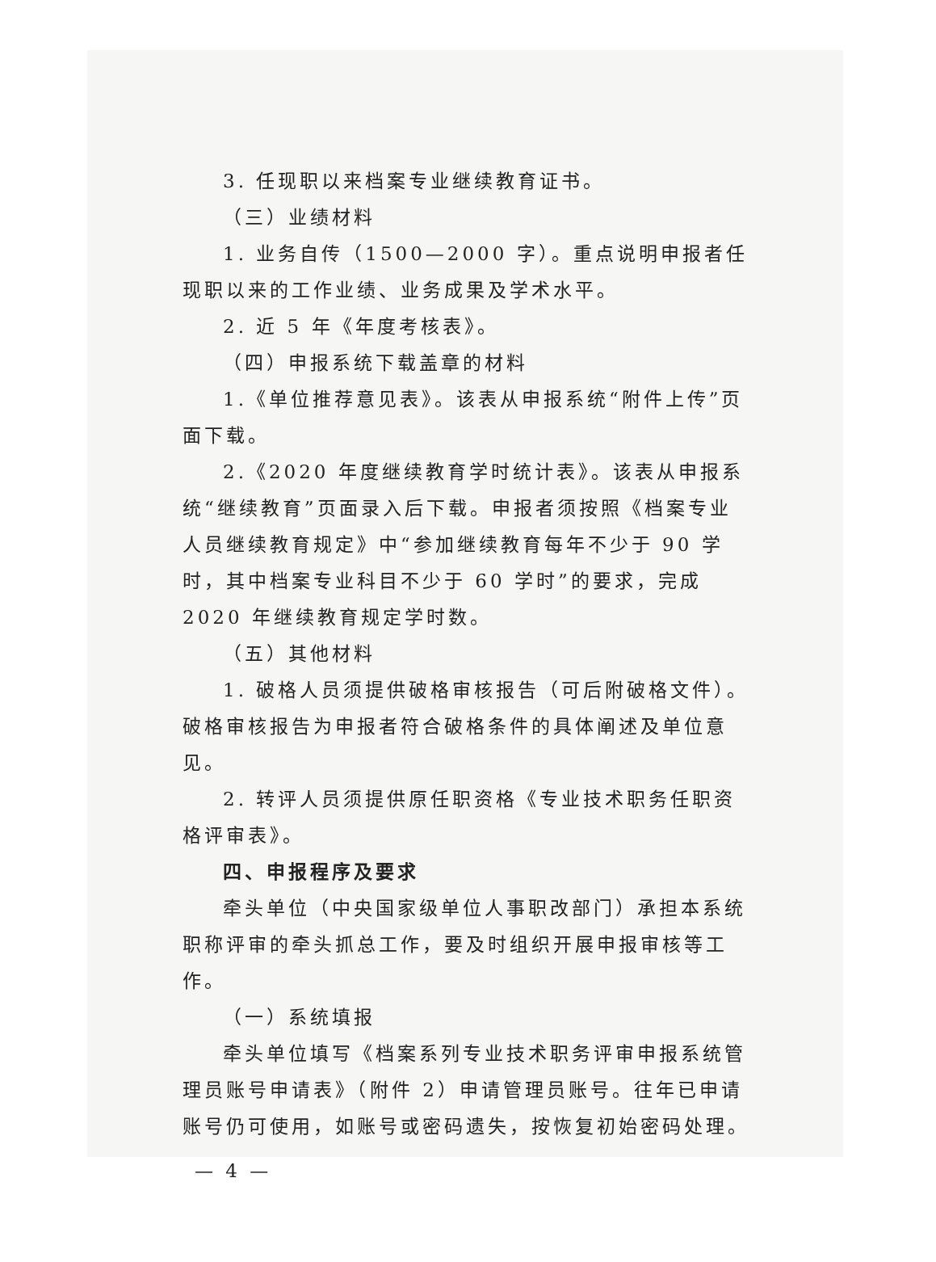3. 任现职以来档案专业继续教育证书。
（三）业绩材料
1. 业务自传（1500—2000 字）。重点说明申报者任现职以来的工作业绩、业务成果及学术水平。
2. 近 5 年《年度考核表》。
（四）申报系统下载盖章的材料
1.《单位推荐意见表》。该表从申报系统“附件上传”页面下载。
2.《2020 年度继续教育学时统计表》。该表从申报系统“继续教育”页面录入后下载。申报者须按照《档案专业人员继续教育规定》中“参加继续教育每年不少于 90 学时，其中档案专业科目不少于 60 学时”的要求，完成 2020 年继续教育规定学时数。
（五）其他材料
1. 破格人员须提供破格审核报告（可后附破格文件）。破格审核报告为申报者符合破格条件的具体阐述及单位意见。
2. 转评人员须提供原任职资格《专业技术职务任职资格评审表》。
四、申报程序及要求
牵头单位（中央国家级单位人事职改部门）承担本系统职称评审的牵头抓总工作，要及时组织开展申报审核等工作。
（一）系统填报
牵头单位填写《档案系列专业技术职务评审申报系统管理员账号申请表》（附件 2）申请管理员账号。往年已申请账号仍可使用，如账号或密码遗失，按恢复初始密码处理。
— 4 —